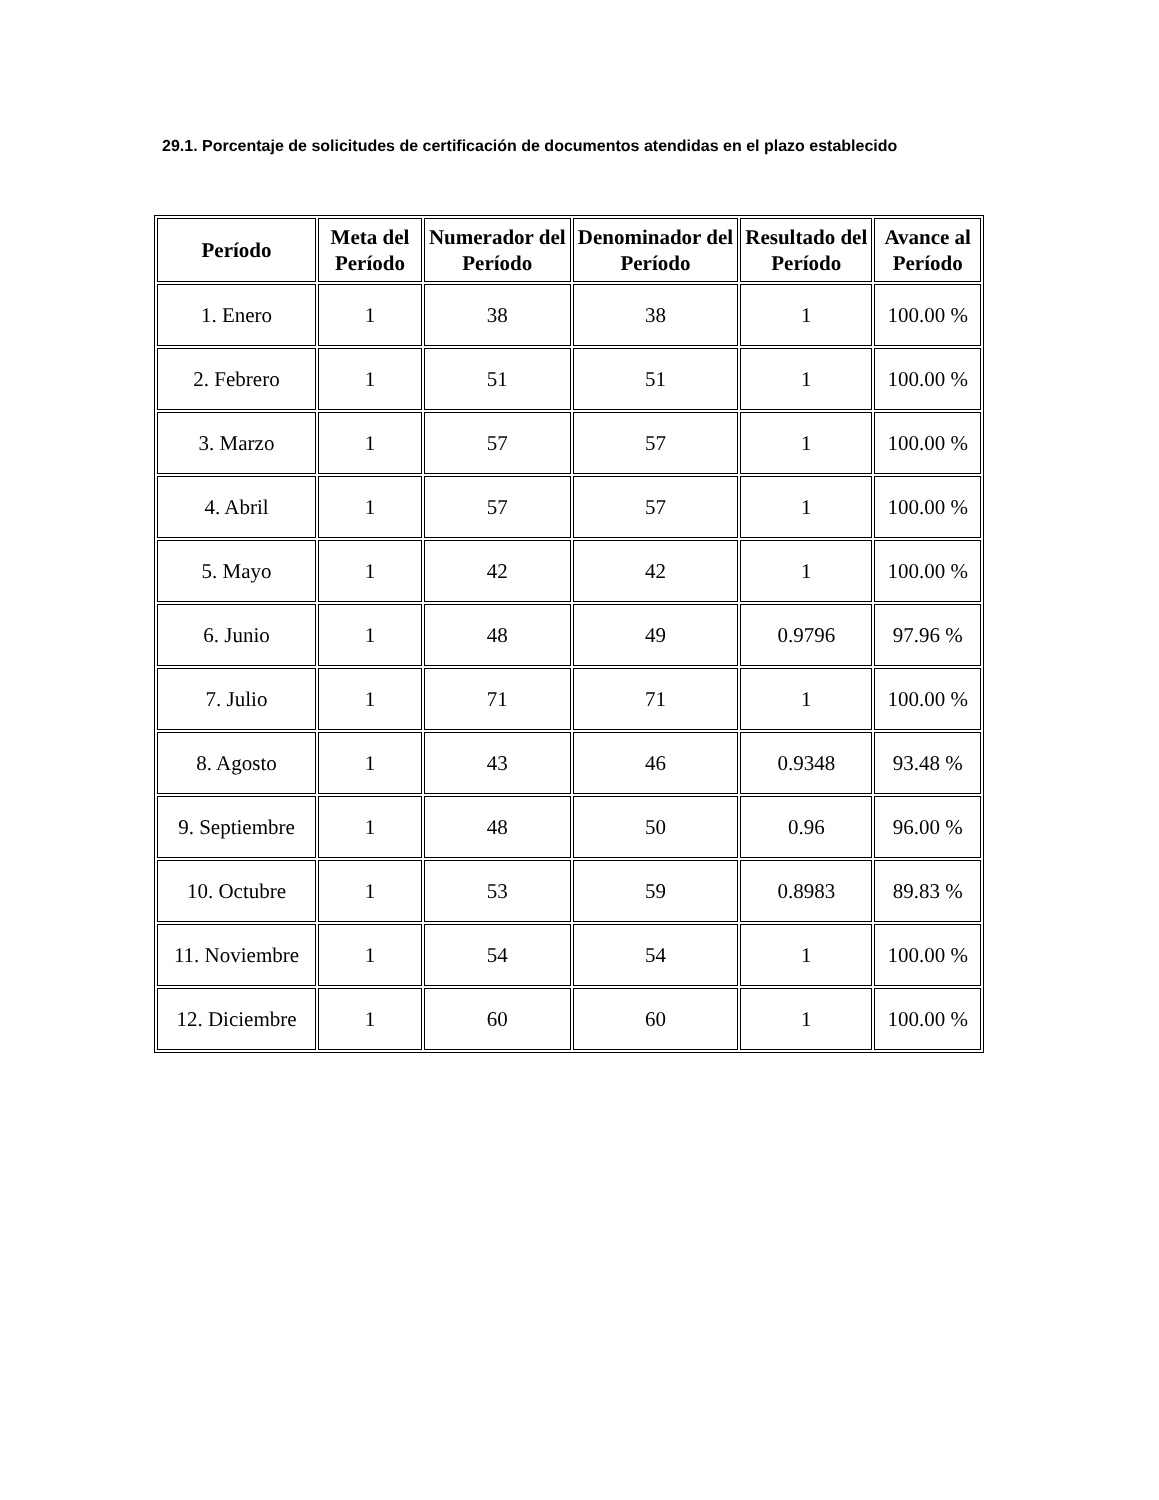29.1. Porcentaje de solicitudes de certificación de documentos atendidas en el plazo establecido
| Período | Meta del Período | Numerador del Período | Denominador del Período | Resultado del Período | Avance al Período |
| --- | --- | --- | --- | --- | --- |
| 1. Enero | 1 | 38 | 38 | 1 | 100.00 % |
| 2. Febrero | 1 | 51 | 51 | 1 | 100.00 % |
| 3. Marzo | 1 | 57 | 57 | 1 | 100.00 % |
| 4. Abril | 1 | 57 | 57 | 1 | 100.00 % |
| 5. Mayo | 1 | 42 | 42 | 1 | 100.00 % |
| 6. Junio | 1 | 48 | 49 | 0.9796 | 97.96 % |
| 7. Julio | 1 | 71 | 71 | 1 | 100.00 % |
| 8. Agosto | 1 | 43 | 46 | 0.9348 | 93.48 % |
| 9. Septiembre | 1 | 48 | 50 | 0.96 | 96.00 % |
| 10. Octubre | 1 | 53 | 59 | 0.8983 | 89.83 % |
| 11. Noviembre | 1 | 54 | 54 | 1 | 100.00 % |
| 12. Diciembre | 1 | 60 | 60 | 1 | 100.00 % |